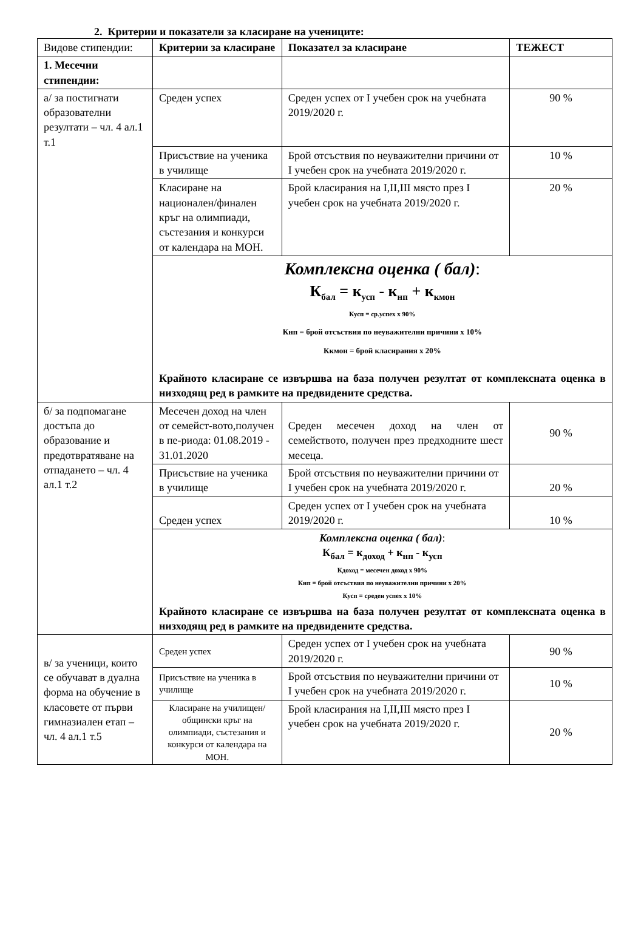2. Критерии и показатели за класиране на учениците:
| Видове стипендии: | Критерии за класиране | Показател за класиране | ТЕЖЕСТ |
| 1. Месечни стипендии: | | | |
| а/ за постигнати образователни резултати – чл. 4 ал.1 т.1 | Среден успех | Среден успех от I учебен срок на учебната 2019/2020 г. | 90 % |
| | Присъствие на ученика в училище | Брой отсъствия по неуважителни причини от I учебен срок на учебната 2019/2020 г. | 10 % |
| | Класиране на национален/финален кръг на олимпиади, състезания и конкурси от календара на МОН. | Брой класирания на I,II,III място през I учебен срок на учебната 2019/2020 г. | 20 % |
| | Комплексна оценка ( бал) : К<sub>бал</sub> = к<sub>усп</sub> - к<sub>нп</sub> + к<sub>кмон</sub> Кусп = ср.успех х 90% Кнп = брой отсъствия по неуважителни причини х 10% Ккмон = брой класирания х 20% Крайното класиране се извършва на база получен резултат от комплексната оценка в низходящ ред в рамките на предвидените средства. | | |
| б/ за подпомагане достъпа до образование и предотвратяване на отпадането – чл. 4 ал.1 т.2 | Месечен доход на член от семейст-вото,получен в пе-риода: 01.08.2019 - 31.01.2020 | Среден месечен доход на член от семейството, получен през предходните шест месеца. | 90 % |
| | Присъствие на ученика в училище | Брой отсъствия по неуважителни причини от I учебен срок на учебната 2019/2020 г. | 20 % |
| | Среден успех | Среден успех от I учебен срок на учебната 2019/2020 г. | 10 % |
| | Комплексна оценка ( бал) : К<sub>бал</sub> = к<sub>доход</sub> + к<sub>нп</sub> - к<sub>усп</sub> Кдоход = месечен доход х 90% Кнп = брой отсъствия по неуважителни причини х 20% Кусп = среден успех х 10% Крайното класиране се извършва на база получен резултат от комплексната оценка в низходящ ред в рамките на предвидените средства. | | |
| в/ за ученици, които се обучават в дуална форма на обучение в класовете от първи гимназиален етап – чл. 4 ал.1 т.5 | Среден успех | Среден успех от I учебен срок на учебната 2019/2020 г. | 90 % |
| | Присъствие на ученика в училище | Брой отсъствия по неуважителни причини от I учебен срок на учебната 2019/2020 г. | 10 % |
| | Класиране на училищен/общински кръг на олимпиади, състезания и конкурси от календара на МОН. | Брой класирания на I,II,III място през I учебен срок на учебната 2019/2020 г. | 20 % |